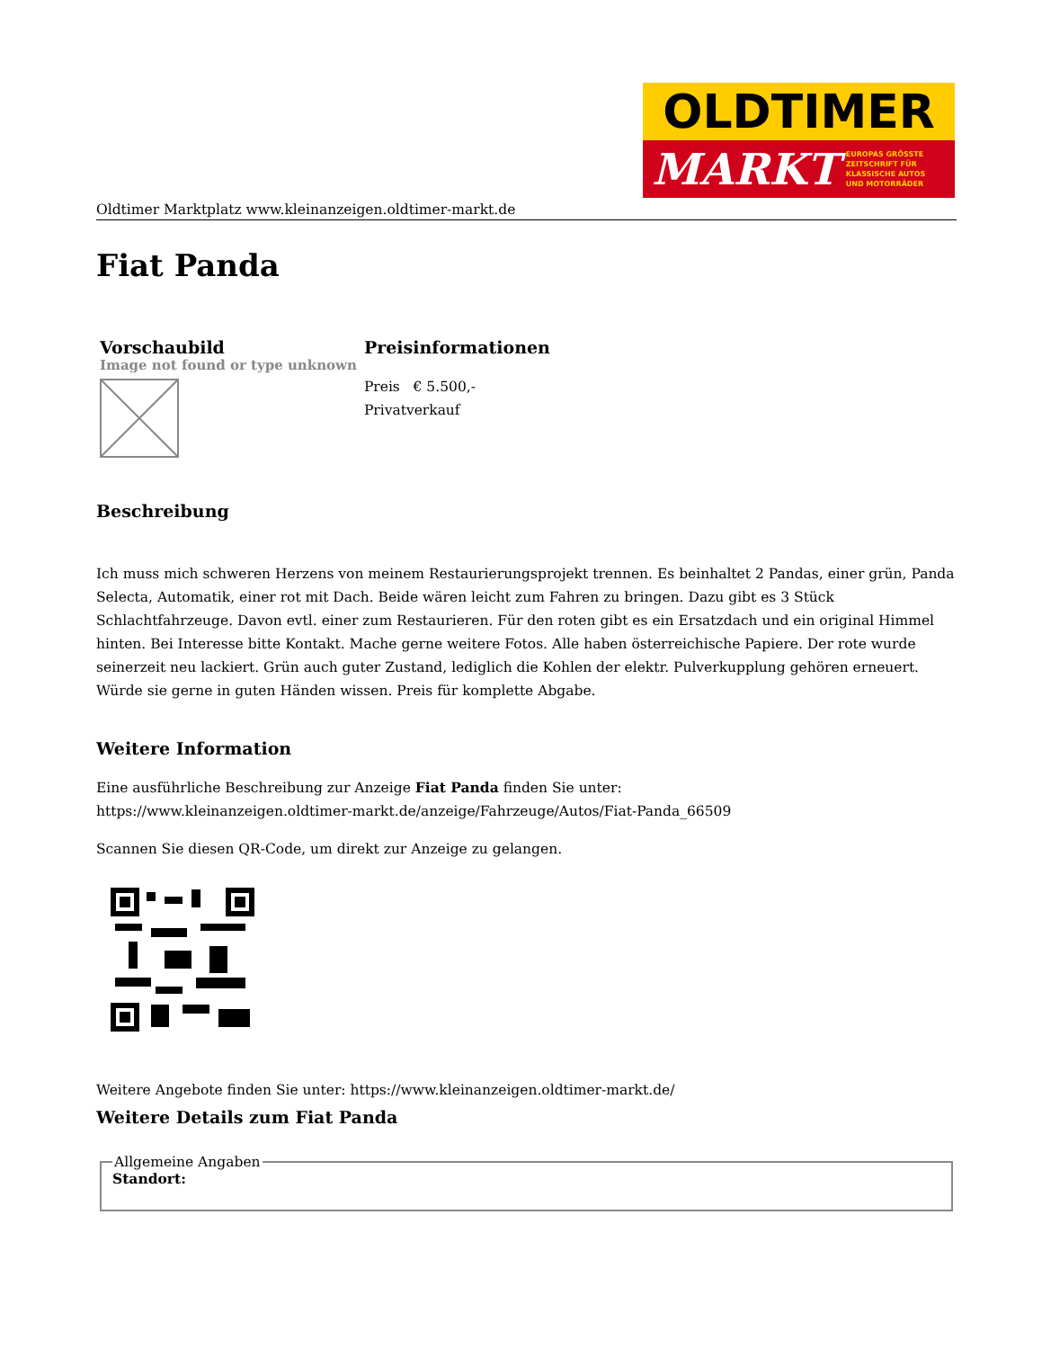OLDTIMER
MARKT EUROPAS GRÖSSTE
ZEITSCHRIFT FÜR
KLASSISCHE AUTOS
UND MOTORRÄDER
Oldtimer Marktplatz www.kleinanzeigen.oldtimer-markt.de
Fiat Panda
| Vorschaubild | Preisinformationen |
| --- | --- |
| Image not found or type unknown | Preis € 5.500,- Privatverkauf |
Beschreibung
Ich muss mich schweren Herzens von meinem Restaurierungsprojekt trennen. Es beinhaltet 2 Pandas, einer grün, Panda Selecta, Automatik, einer rot mit Dach. Beide wären leicht zum Fahren zu bringen. Dazu gibt es 3 Stück Schlachtfahrzeuge. Davon evtl. einer zum Restaurieren. Für den roten gibt es ein Ersatzdach und ein original Himmel hinten. Bei Interesse bitte Kontakt. Mache gerne weitere Fotos. Alle haben österreichische Papiere. Der rote wurde seinerzeit neu lackiert. Grün auch guter Zustand, lediglich die Kohlen der elektr. Pulverkupplung gehören erneuert. Würde sie gerne in guten Händen wissen. Preis für komplette Abgabe.
Weitere Information
Eine ausführliche Beschreibung zur Anzeige Fiat Panda finden Sie unter:
https://www.kleinanzeigen.oldtimer-markt.de/anzeige/Fahrzeuge/Autos/Fiat-Panda_66509
Scannen Sie diesen QR-Code, um direkt zur Anzeige zu gelangen.
Weitere Angebote finden Sie unter: https://www.kleinanzeigen.oldtimer-markt.de/
Weitere Details zum Fiat Panda
Allgemeine AngabenStandort: